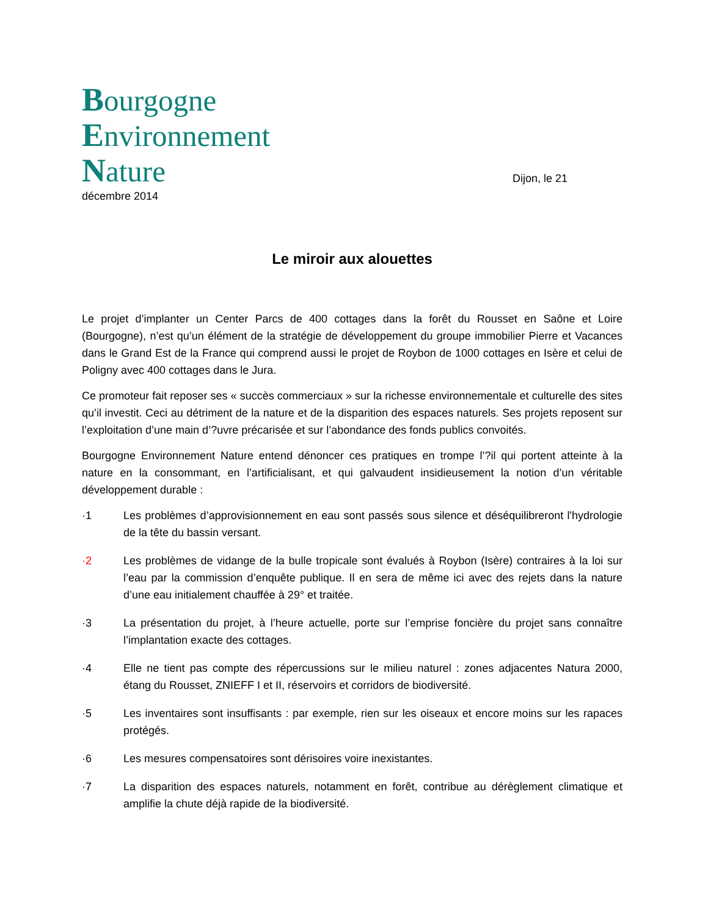Bourgogne
Environnement
Nature
Dijon, le 21
décembre 2014
Le miroir aux alouettes
Le projet d’implanter un Center Parcs de 400 cottages dans la forêt du Rousset en Saône et Loire (Bourgogne), n’est qu’un élément de la stratégie de développement du groupe immobilier Pierre et Vacances dans le Grand Est de la France qui comprend aussi le projet de Roybon de 1000 cottages en Isère et celui de Poligny avec 400 cottages dans le Jura.
Ce promoteur fait reposer ses « succès commerciaux » sur la richesse environnementale et culturelle des sites qu’il investit. Ceci au détriment de la nature et de la disparition des espaces naturels. Ses projets reposent sur l’exploitation d’une main d’?uvre précarisée et sur l’abondance des fonds publics convoités.
Bourgogne Environnement Nature entend dénoncer ces pratiques en trompe l’?il qui portent atteinte à la nature en la consommant, en l’artificialisant, et qui galvaudent insidieusement la notion d’un véritable développement durable :
·1 Les problèmes d’approvisionnement en eau sont passés sous silence et déséquilibreront l'hydrologie de la tête du bassin versant.
·2 Les problèmes de vidange de la bulle tropicale sont évalués à Roybon (Isère) contraires à la loi sur l’eau par la commission d’enquête publique. Il en sera de même ici avec des rejets dans la nature d’une eau initialement chauffée à 29° et traitée.
·3 La présentation du projet, à l’heure actuelle, porte sur l’emprise foncière du projet sans connaître l’implantation exacte des cottages.
·4 Elle ne tient pas compte des répercussions sur le milieu naturel : zones adjacentes Natura 2000, étang du Rousset, ZNIEFF I et II, réservoirs et corridors de biodiversité.
·5 Les inventaires sont insuffisants : par exemple, rien sur les oiseaux et encore moins sur les rapaces protégés.
·6 Les mesures compensatoires sont dérisoires voire inexistantes.
·7 La disparition des espaces naturels, notamment en forêt, contribue au dérèglement climatique et amplifie la chute déjà rapide de la biodiversité.